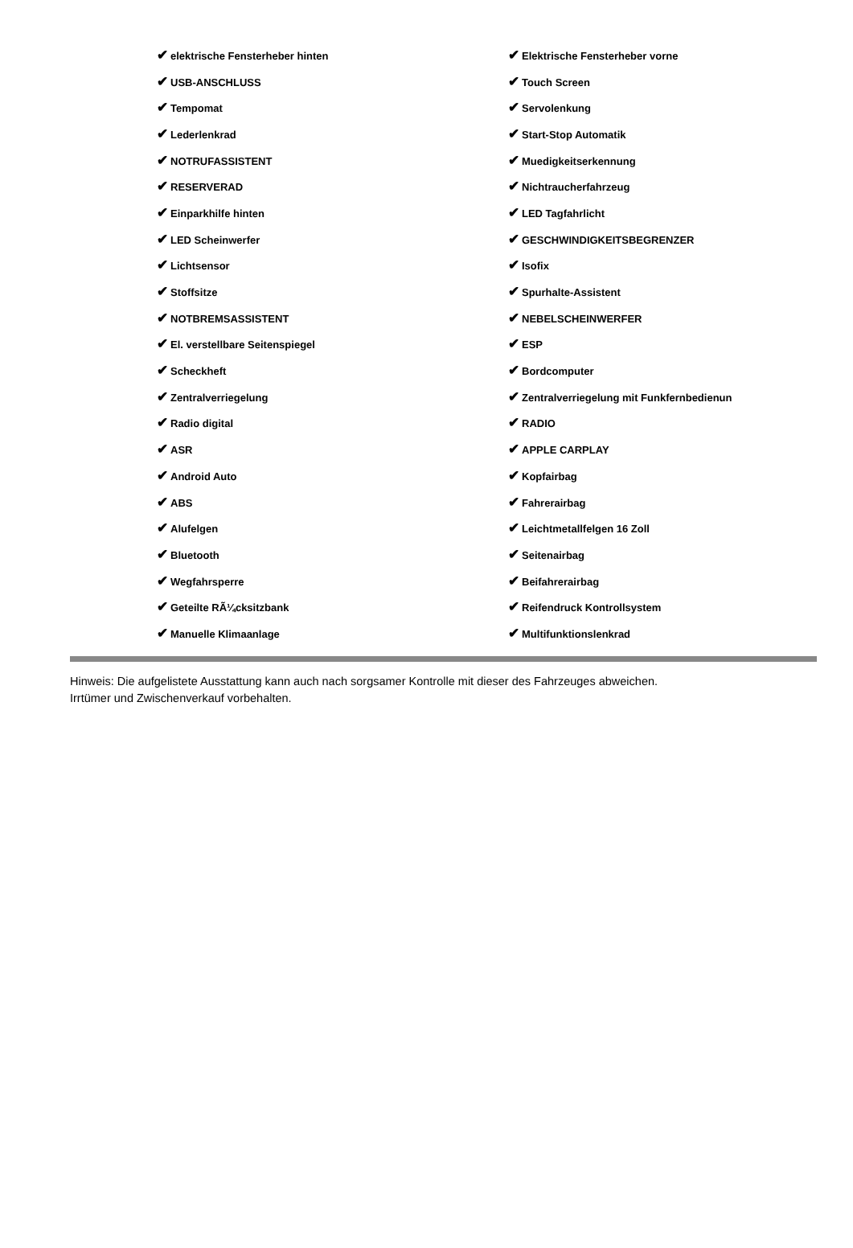| ✔ elektrische Fensterheber hinten | ✔ Elektrische Fensterheber vorne |
| ✔ USB-ANSCHLUSS | ✔ Touch Screen |
| ✔ Tempomat | ✔ Servolenkung |
| ✔ Lederlenkrad | ✔ Start-Stop Automatik |
| ✔ NOTRUFASSISTENT | ✔ Muedigkeitserkennung |
| ✔ RESERVERAD | ✔ Nichtraucherfahrzeug |
| ✔ Einparkhilfe hinten | ✔ LED Tagfahrlicht |
| ✔ LED Scheinwerfer | ✔ GESCHWINDIGKEITSBEGRENZER |
| ✔ Lichtsensor | ✔ Isofix |
| ✔ Stoffsitze | ✔ Spurhalte-Assistent |
| ✔ NOTBREMSASSISTENT | ✔ NEBELSCHEINWERFER |
| ✔ El. verstellbare Seitenspiegel | ✔ ESP |
| ✔ Scheckheft | ✔ Bordcomputer |
| ✔ Zentralverriegelung | ✔ Zentralverriegelung mit Funkfernbedienun |
| ✔ Radio digital | ✔ RADIO |
| ✔ ASR | ✔ APPLE CARPLAY |
| ✔ Android Auto | ✔ Kopfairbag |
| ✔ ABS | ✔ Fahrerairbag |
| ✔ Alufelgen | ✔ Leichtmetallfelgen 16 Zoll |
| ✔ Bluetooth | ✔ Seitenairbag |
| ✔ Wegfahrsperre | ✔ Beifahrerairbag |
| ✔ Geteilte RÃ¼cksitzbank | ✔ Reifendruck Kontrollsystem |
| ✔ Manuelle Klimaanlage | ✔ Multifunktionslenkrad |
Hinweis: Die aufgelistete Ausstattung kann auch nach sorgsamer Kontrolle mit dieser des Fahrzeuges abweichen. Irrtümer und Zwischenverkauf vorbehalten.